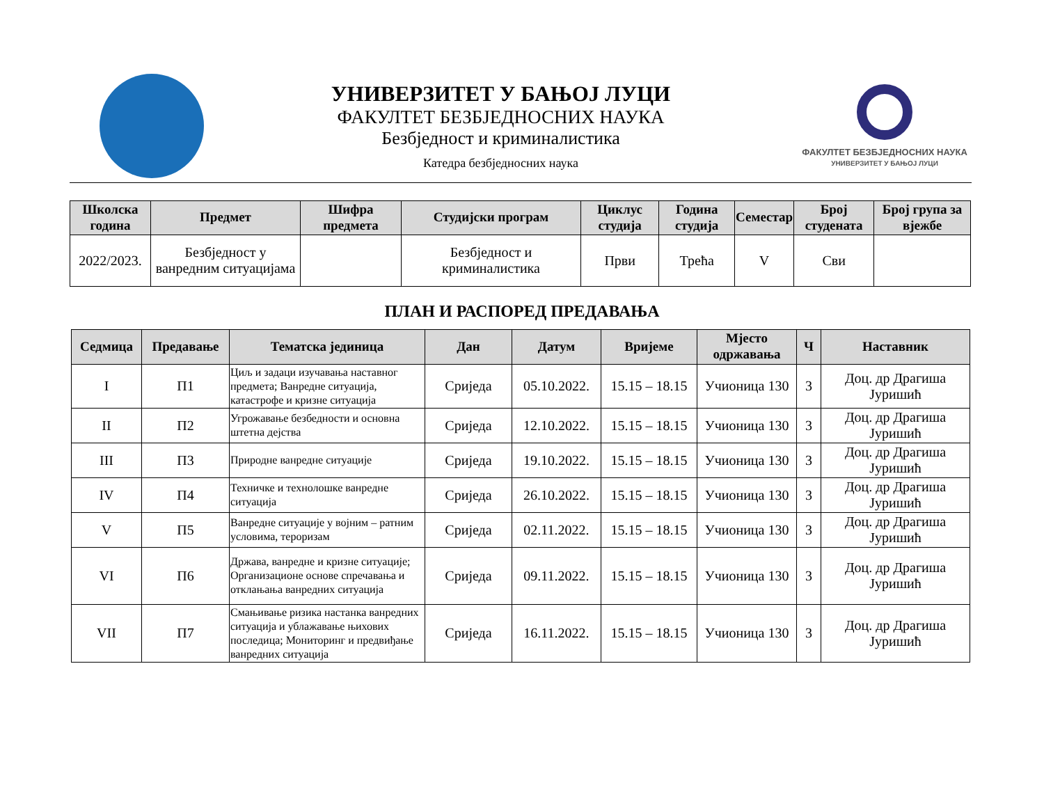УНИВЕРЗИТЕТ У БАЊОЈ ЛУЦИ
ФАКУЛТЕТ БЕЗБЈЕДНОСНИХ НАУКА
Безбједност и криминалистика
Катедра безбједносних наука
ФАКУЛТЕТ БЕЗБЈЕДНОСНИХ НАУКА
УНИВЕРЗИТЕТ У БАЊОЈ ЛУЦИ
| Школска година | Предмет | Шифра предмета | Студијски програм | Циклус студија | Година студија | Семестар | Број студената | Број група за вјежбе |
| --- | --- | --- | --- | --- | --- | --- | --- | --- |
| 2022/2023. | Безбједност у ванредним ситуацијама | | Безбједност и криминалистика | Први | Трећа | V | Сви | |
ПЛАН И РАСПОРЕД ПРЕДАВАЊА
| Седмица | Предавање | Тематска јединица | Дан | Датум | Вријеме | Мјесто одржавања | Ч | Наставник |
| --- | --- | --- | --- | --- | --- | --- | --- | --- |
| I | П1 | Циљ и задаци изучавања наставног предмета; Ванредне ситуација, катастрофе и кризне ситуација | Сриједа | 05.10.2022. | 15.15 – 18.15 | Учионица 130 | 3 | Доц. др Драгиша Јуришић |
| II | П2 | Угрожавање безбедности и основна штетна дејства | Сриједа | 12.10.2022. | 15.15 – 18.15 | Учионица 130 | 3 | Доц. др Драгиша Јуришић |
| III | П3 | Природне ванредне ситуације | Сриједа | 19.10.2022. | 15.15 – 18.15 | Учионица 130 | 3 | Доц. др Драгиша Јуришић |
| IV | П4 | Техничке и технолошке ванредне ситуација | Сриједа | 26.10.2022. | 15.15 – 18.15 | Учионица 130 | 3 | Доц. др Драгиша Јуришић |
| V | П5 | Ванредне ситуације у војним – ратним условима, тероризам | Сриједа | 02.11.2022. | 15.15 – 18.15 | Учионица 130 | 3 | Доц. др Драгиша Јуришић |
| VI | П6 | Држава, ванредне и кризне ситуације; Организационе основе спречавања и отклањања ванредних ситуација | Сриједа | 09.11.2022. | 15.15 – 18.15 | Учионица 130 | 3 | Доц. др Драгиша Јуришић |
| VII | П7 | Смањивање ризика настанка ванредних ситуација и ублажавање њихових последица; Мониторинг и предвиђање ванредних ситуација | Сриједа | 16.11.2022. | 15.15 – 18.15 | Учионица 130 | 3 | Доц. др Драгиша Јуришић |